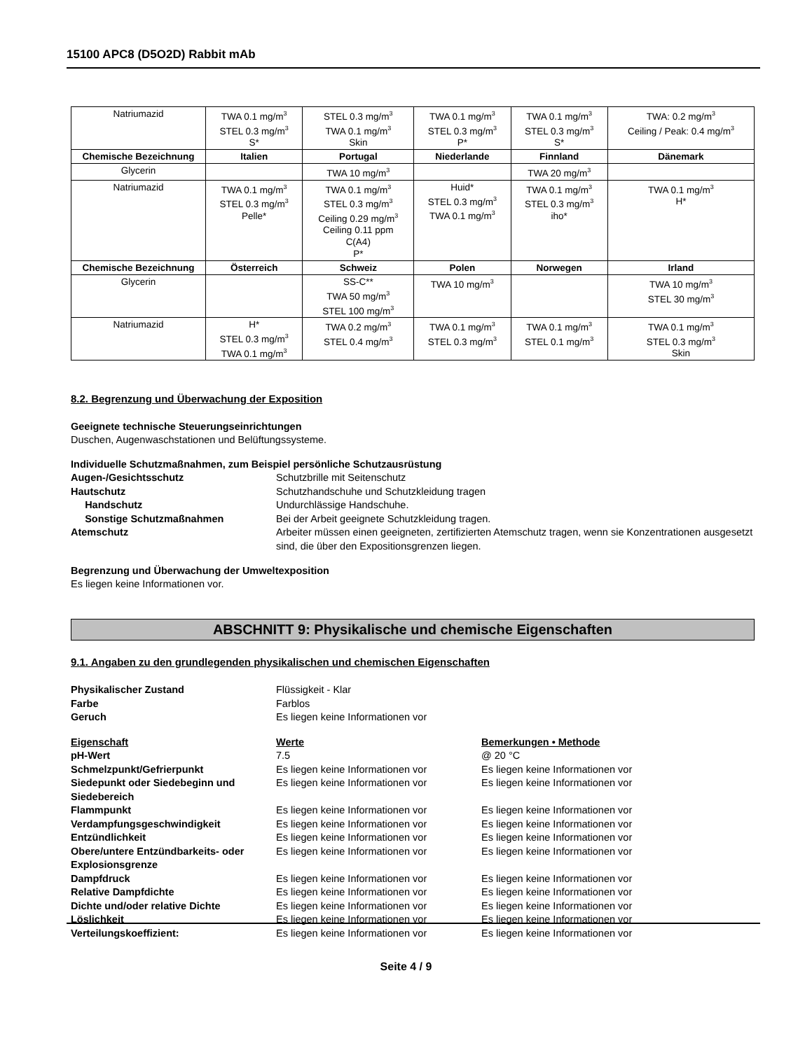15100 APC8 (D5O2D) Rabbit mAb
| Natriumazid | TWA 0.1 mg/m<sup>3</sup> STEL 0.3 mg/m<sup>3</sup> S* | STEL 0.3 mg/m<sup>3</sup> TWA 0.1 mg/m<sup>3</sup> Skin | TWA 0.1 mg/m<sup>3</sup> STEL 0.3 mg/m<sup>3</sup> P* | TWA 0.1 mg/m<sup>3</sup> STEL 0.3 mg/m<sup>3</sup> S* | TWA: 0.2 mg/m<sup>3</sup> Ceiling / Peak: 0.4 mg/m<sup>3</sup> |
| Chemische Bezeichnung | Italien | Portugal | Niederlande | Finnland | Dänemark |
| Glycerin | | TWA 10 mg/m<sup>3</sup> | | TWA 20 mg/m<sup>3</sup> | |
| Natriumazid | TWA 0.1 mg/m<sup>3</sup> STEL 0.3 mg/m<sup>3</sup> Pelle* | TWA 0.1 mg/m<sup>3</sup> STEL 0.3 mg/m<sup>3</sup> Ceiling 0.29 mg/m<sup>3</sup> Ceiling 0.11 ppm C(A4) P* | Huid* STEL 0.3 mg/m<sup>3</sup> TWA 0.1 mg/m<sup>3</sup> | TWA 0.1 mg/m<sup>3</sup> STEL 0.3 mg/m<sup>3</sup> iho* | TWA 0.1 mg/m<sup>3</sup> H* |
| Chemische Bezeichnung | Österreich | Schweiz | Polen | Norwegen | Irland |
| Glycerin | | SS-C** TWA 50 mg/m<sup>3</sup> STEL 100 mg/m<sup>3</sup> | TWA 10 mg/m<sup>3</sup> | | TWA 10 mg/m<sup>3</sup> STEL 30 mg/m<sup>3</sup> |
| Natriumazid | H* STEL 0.3 mg/m<sup>3</sup> TWA 0.1 mg/m<sup>3</sup> | TWA 0.2 mg/m<sup>3</sup> STEL 0.4 mg/m<sup>3</sup> | TWA 0.1 mg/m<sup>3</sup> STEL 0.3 mg/m<sup>3</sup> | TWA 0.1 mg/m<sup>3</sup> STEL 0.1 mg/m<sup>3</sup> | TWA 0.1 mg/m<sup>3</sup> STEL 0.3 mg/m<sup>3</sup> Skin |
8.2. Begrenzung und Überwachung der Exposition
Geeignete technische Steuerungseinrichtungen
Duschen, Augenwaschstationen und Belüftungssysteme.
Individuelle Schutzmaßnahmen, zum Beispiel persönliche Schutzausrüstung
Augen-/Gesichtsschutz Schutzbrille mit Seitenschutz
Hautschutz Schutzhandschuhe und Schutzkleidung tragen
Handschutz Undurchlässige Handschuhe.
Sonstige Schutzmaßnahmen Bei der Arbeit geeignete Schutzkleidung tragen.
Atemschutz Arbeiter müssen einen geeigneten, zertifizierten Atemschutz tragen, wenn sie Konzentrationen ausgesetzt sind, die über den Expositionsgrenzen liegen.
Begrenzung und Überwachung der Umweltexposition
Es liegen keine Informationen vor.
ABSCHNITT 9: Physikalische und chemische Eigenschaften
9.1. Angaben zu den grundlegenden physikalischen und chemischen Eigenschaften
Physikalischer Zustand Flüssigkeit - Klar
Farbe Farblos
Geruch Es liegen keine Informationen vor
Eigenschaft Werte Bemerkungen • Methode
pH-Wert 7.5 @ 20 °C
Schmelzpunkt/Gefrierpunkt Es liegen keine Informationen vor Es liegen keine Informationen vor
Siedepunkt oder Siedebeginn und Siedebereich
Es liegen keine Informationen vor Es liegen keine Informationen vor
Flammpunkt Es liegen keine Informationen vor Es liegen keine Informationen vor
Verdampfungsgeschwindigkeit Es liegen keine Informationen vor Es liegen keine Informationen vor
Entzündlichkeit Es liegen keine Informationen vor Es liegen keine Informationen vor
Obere/untere Entzündbarkeits- oder Explosionsgrenze
Es liegen keine Informationen vor Es liegen keine Informationen vor
Dampfdruck Es liegen keine Informationen vor Es liegen keine Informationen vor
Relative Dampfdichte Es liegen keine Informationen vor Es liegen keine Informationen vor
Dichte und/oder relative Dichte Es liegen keine Informationen vor Es liegen keine Informationen vor
Löslichkeit Es liegen keine Informationen vor Es liegen keine Informationen vor
Verteilungskoeffizient: Es liegen keine Informationen vor Es liegen keine Informationen vor
Seite 4 / 9